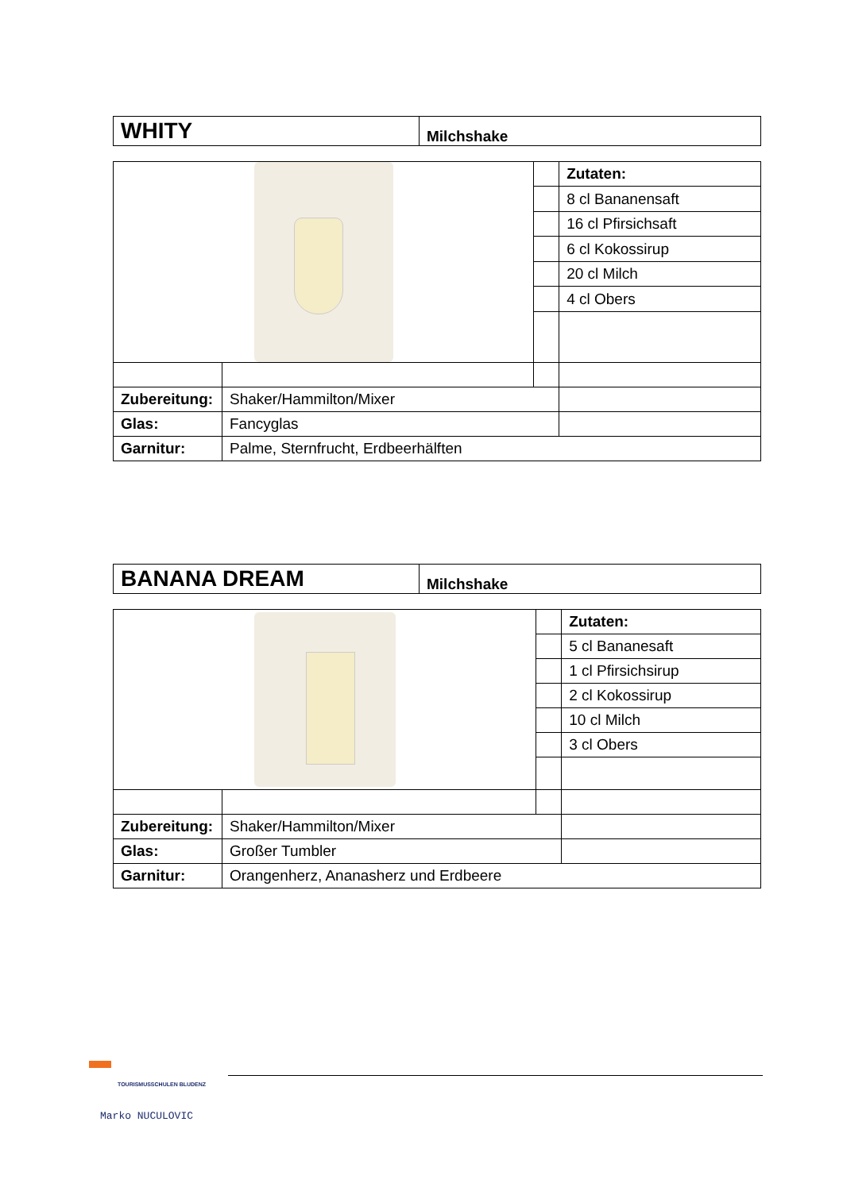| WHITY | Milchshake |
| | | | Zutaten: |
| | | | 8 cl Bananensaft |
| | | | 16 cl Pfirsichsaft |
| | | | 6 cl Kokossirup |
| | | | 20 cl Milch |
| | | | 4 cl Obers |
| Zubereitung: | Shaker/Hammilton/Mixer | | |
| Glas: | Fancyglas | | |
| Garnitur: | Palme, Sternfrucht, Erdbeerhälften | | |
| BANANA DREAM | Milchshake |
| | | | Zutaten: |
| | | | 5 cl Bananesaft |
| | | | 1 cl Pfirsichsirup |
| | | | 2 cl Kokossirup |
| | | | 10 cl Milch |
| | | | 3 cl Obers |
| Zubereitung: | Shaker/Hammilton/Mixer | | |
| Glas: | Großer Tumbler | | |
| Garnitur: | Orangenherz, Ananasherz und Erdbeere | | |
TOURISMUSSCHULEN BLUDENZ
Marko NUCULOVIC